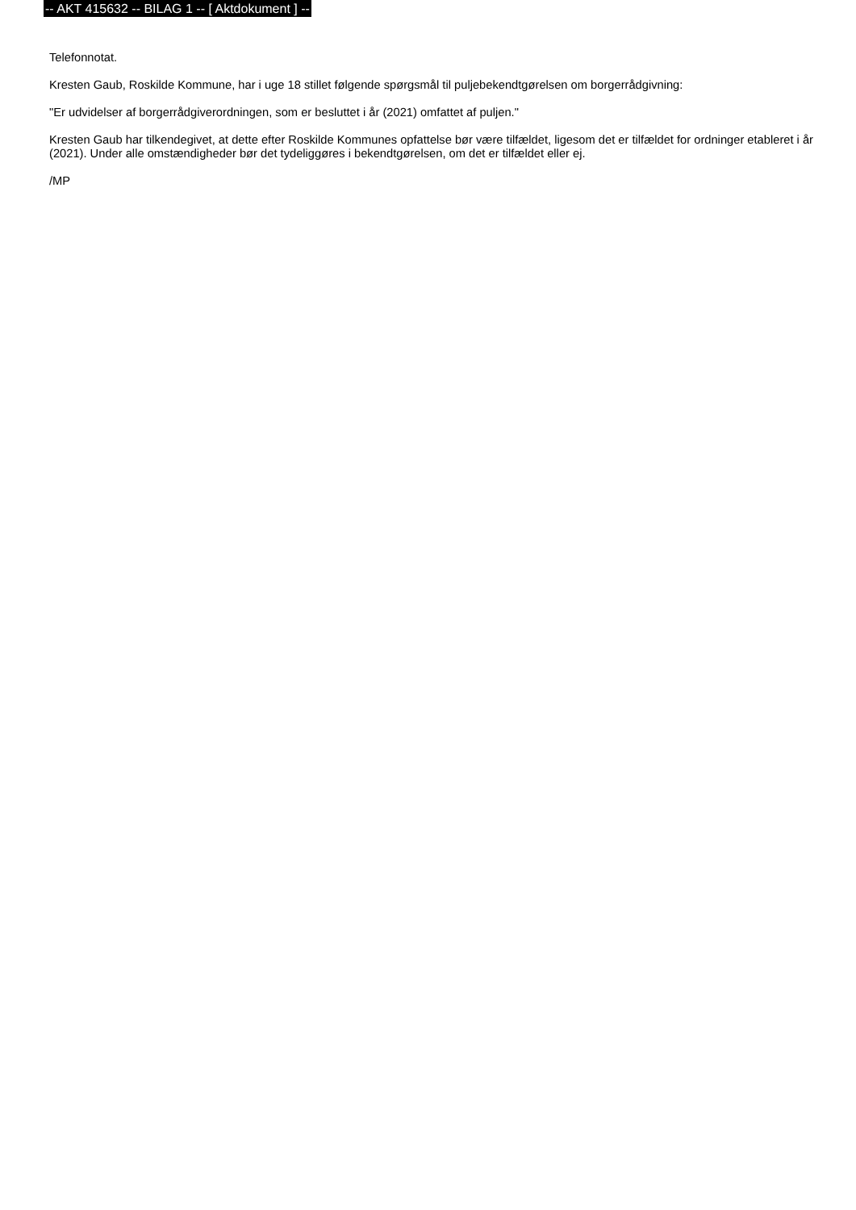-- AKT 415632 -- BILAG 1 -- [ Aktdokument ] --
Telefonnotat.
Kresten Gaub, Roskilde Kommune, har i uge 18 stillet følgende spørgsmål til puljebekendtgørelsen om borgerrådgivning:
"Er udvidelser af borgerrådgiverordningen, som er besluttet i år (2021) omfattet af puljen."
Kresten Gaub har tilkendegivet, at dette efter Roskilde Kommunes opfattelse bør være tilfældet, ligesom det er tilfældet for ordninger etableret i år (2021). Under alle omstændigheder bør det tydeliggøres i bekendtgørelsen, om det er tilfældet eller ej.
/MP